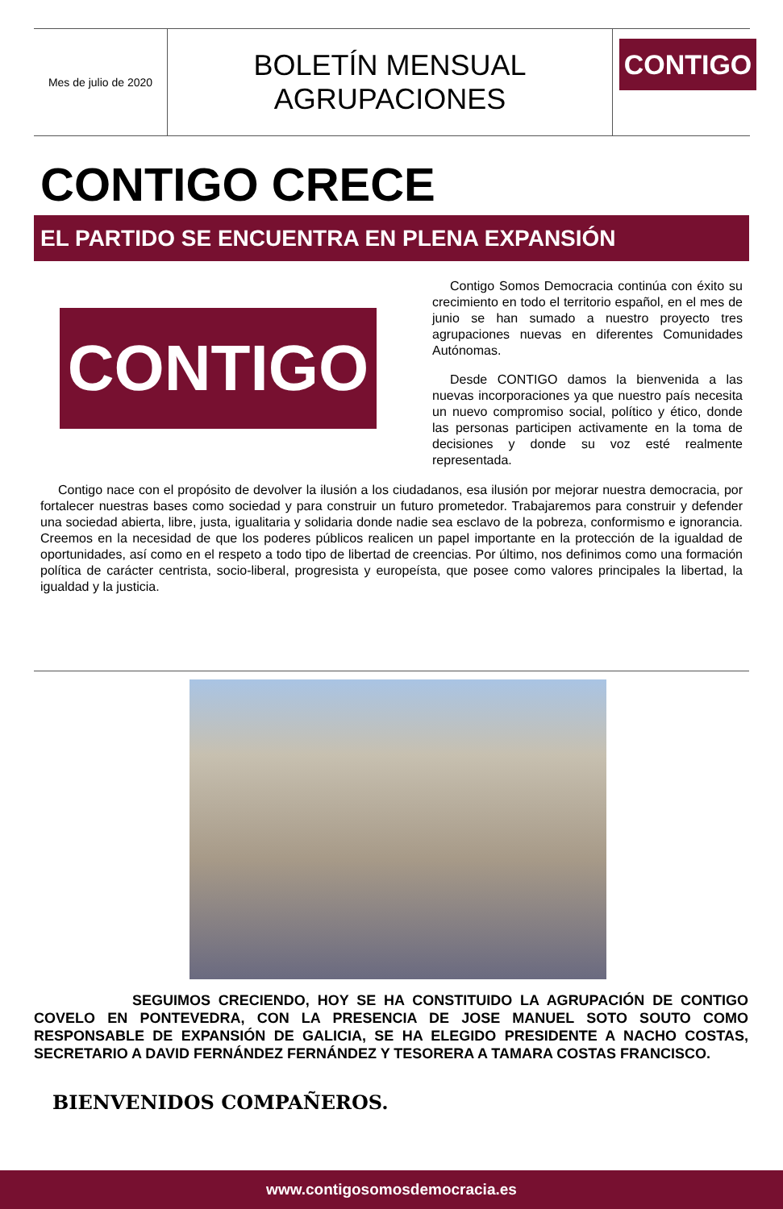Mes de julio de 2020
BOLETÍN MENSUAL
AGRUPACIONES
CONTIGO
CONTIGO CRECE
EL PARTIDO SE ENCUENTRA EN PLENA EXPANSIÓN
CONTIGO
Contigo Somos Democracia continúa con éxito su crecimiento en todo el territorio español, en el mes de junio se han sumado a nuestro proyecto tres agrupaciones nuevas en diferentes Comunidades Autónomas.
Desde CONTIGO damos la bienvenida a las nuevas incorporaciones ya que nuestro país necesita un nuevo compromiso social, político y ético, donde las personas participen activamente en la toma de decisiones y donde su voz esté realmente representada.
Contigo nace con el propósito de devolver la ilusión a los ciudadanos, esa ilusión por mejorar nuestra democracia, por fortalecer nuestras bases como sociedad y para construir un futuro prometedor. Trabajaremos para construir y defender una sociedad abierta, libre, justa, igualitaria y solidaria donde nadie sea esclavo de la pobreza, conformismo e ignorancia. Creemos en la necesidad de que los poderes públicos realicen un papel importante en la protección de la igualdad de oportunidades, así como en el respeto a todo tipo de libertad de creencias. Por último, nos definimos como una formación política de carácter centrista, socio-liberal, progresista y europeísta, que posee como valores principales la libertad, la igualdad y la justicia.
SEGUIMOS CRECIENDO, HOY SE HA CONSTITUIDO LA AGRUPACIÓN DE CONTIGO COVELO EN PONTEVEDRA, CON LA PRESENCIA DE JOSE MANUEL SOTO SOUTO COMO RESPONSABLE DE EXPANSIÓN DE GALICIA, SE HA ELEGIDO PRESIDENTE A NACHO COSTAS, SECRETARIO A DAVID FERNÁNDEZ FERNÁNDEZ Y TESORERA A TAMARA COSTAS FRANCISCO.
BIENVENIDOS COMPAÑEROS.
www.contigosomosdemocracia.es